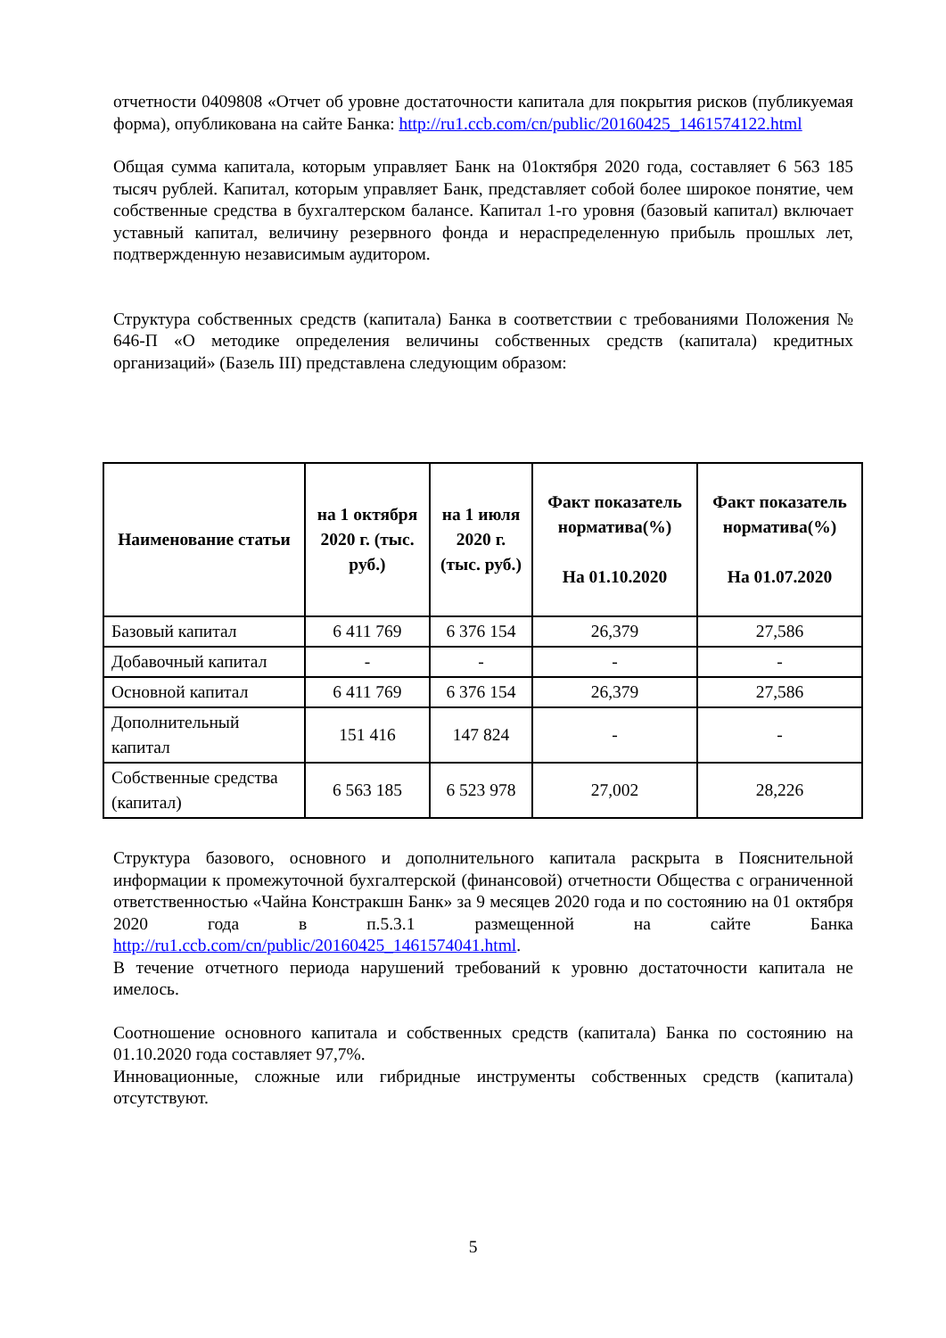отчетности 0409808 «Отчет об уровне достаточности капитала для покрытия рисков (публикуемая форма), опубликована на сайте Банка: http://ru1.ccb.com/cn/public/20160425_1461574122.html
Общая сумма капитала, которым управляет Банк на 01октября 2020 года, составляет 6 563 185 тысяч рублей. Капитал, которым управляет Банк, представляет собой более широкое понятие, чем собственные средства в бухгалтерском балансе. Капитал 1-го уровня (базовый капитал) включает уставный капитал, величину резервного фонда и нераспределенную прибыль прошлых лет, подтвержденную независимым аудитором.
Структура собственных средств (капитала) Банка в соответствии с требованиями Положения № 646-П «О методике определения величины собственных средств (капитала) кредитных организаций» (Базель III) представлена следующим образом:
| Наименование статьи | на 1 октября 2020 г. (тыс. руб.) | на 1 июля 2020 г. (тыс. руб.) | Факт показатель норматива(%) На 01.10.2020 | Факт показатель норматива(%) На 01.07.2020 |
| --- | --- | --- | --- | --- |
| Базовый капитал | 6 411 769 | 6 376 154 | 26,379 | 27,586 |
| Добавочный капитал | - | - | - | - |
| Основной капитал | 6 411 769 | 6 376 154 | 26,379 | 27,586 |
| Дополнительный капитал | 151 416 | 147 824 | - | - |
| Собственные средства (капитал) | 6 563 185 | 6 523 978 | 27,002 | 28,226 |
Структура базового, основного и дополнительного капитала раскрыта в Пояснительной информации к промежуточной бухгалтерской (финансовой) отчетности Общества с ограниченной ответственностью «Чайна Констракшн Банк» за 9 месяцев 2020 года и по состоянию на 01 октября 2020 года в п.5.3.1 размещенной на сайте Банка http://ru1.ccb.com/cn/public/20160425_1461574041.html.
В течение отчетного периода нарушений требований к уровню достаточности капитала не имелось.
Соотношение основного капитала и собственных средств (капитала) Банка по состоянию на 01.10.2020 года составляет 97,7%.
Инновационные, сложные или гибридные инструменты собственных средств (капитала) отсутствуют.
5